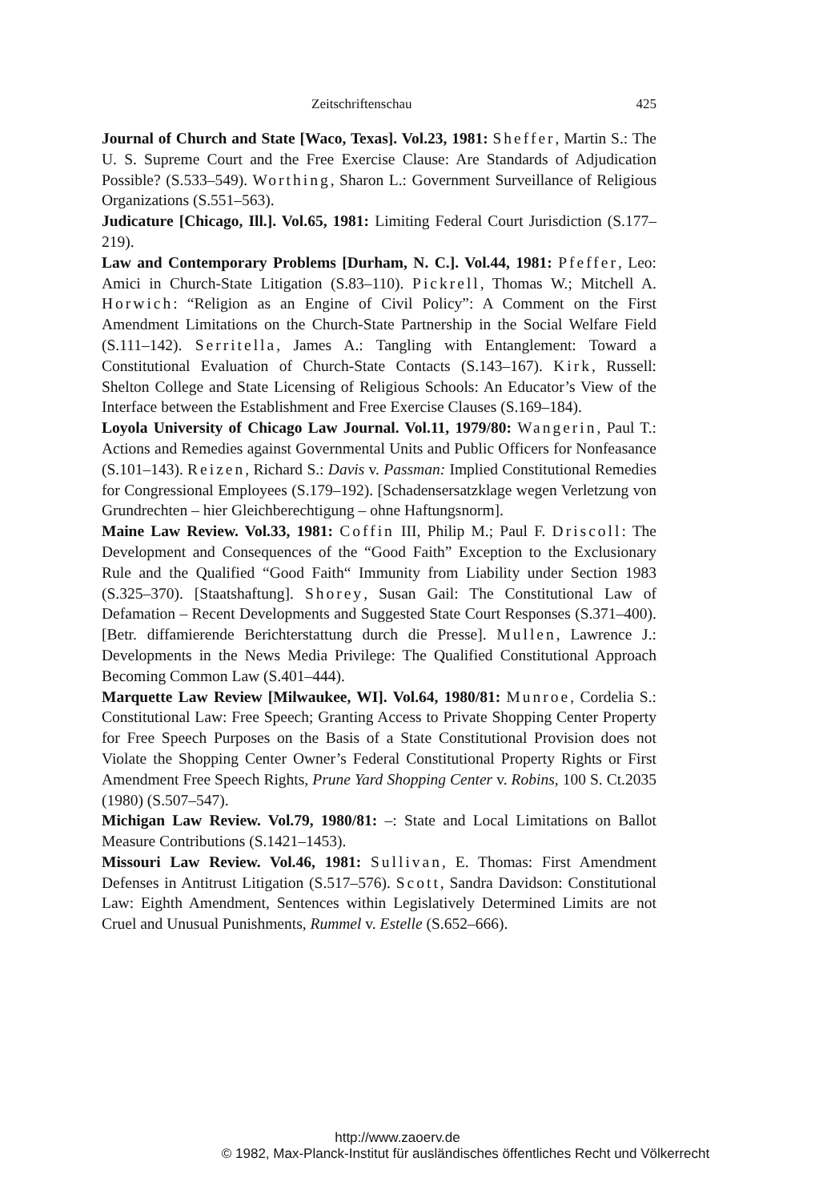Zeitschriftenschau 425
Journal of Church and State [Waco, Texas]. Vol.23, 1981: Sheffer, Martin S.: The U. S. Supreme Court and the Free Exercise Clause: Are Standards of Adjudication Possible? (S.533–549). Worthing, Sharon L.: Government Surveillance of Religious Organizations (S.551–563).
Judicature [Chicago, Ill.]. Vol.65, 1981: Limiting Federal Court Jurisdiction (S.177–219).
Law and Contemporary Problems [Durham, N. C.]. Vol.44, 1981: Pfeffer, Leo: Amici in Church-State Litigation (S.83–110). Pickrell, Thomas W.; Mitchell A. Horwich: “Religion as an Engine of Civil Policy”: A Comment on the First Amendment Limitations on the Church-State Partnership in the Social Welfare Field (S.111–142). Serritella, James A.: Tangling with Entanglement: Toward a Constitutional Evaluation of Church-State Contacts (S.143–167). Kirk, Russell: Shelton College and State Licensing of Religious Schools: An Educator’s View of the Interface between the Establishment and Free Exercise Clauses (S.169–184).
Loyola University of Chicago Law Journal. Vol.11, 1979/80: Wangerin, Paul T.: Actions and Remedies against Governmental Units and Public Officers for Nonfeasance (S.101–143). Reizen, Richard S.: Davis v. Passman: Implied Constitutional Remedies for Congressional Employees (S.179–192). [Schadensersatzklage wegen Verletzung von Grundrechten – hier Gleichberechtigung – ohne Haftungsnorm].
Maine Law Review. Vol.33, 1981: Coffin III, Philip M.; Paul F. Driscoll: The Development and Consequences of the “Good Faith” Exception to the Exclusionary Rule and the Qualified “Good Faith“ Immunity from Liability under Section 1983 (S.325–370). [Staatshaftung]. Shorey, Susan Gail: The Constitutional Law of Defamation – Recent Developments and Suggested State Court Responses (S.371–400). [Betr. diffamierende Berichterstattung durch die Presse]. Mullen, Lawrence J.: Developments in the News Media Privilege: The Qualified Constitutional Approach Becoming Common Law (S.401–444).
Marquette Law Review [Milwaukee, WI]. Vol.64, 1980/81: Munroe, Cordelia S.: Constitutional Law: Free Speech; Granting Access to Private Shopping Center Property for Free Speech Purposes on the Basis of a State Constitutional Provision does not Violate the Shopping Center Owner’s Federal Constitutional Property Rights or First Amendment Free Speech Rights, Prune Yard Shopping Center v. Robins, 100 S. Ct.2035 (1980) (S.507–547).
Michigan Law Review. Vol.79, 1980/81: –: State and Local Limitations on Ballot Measure Contributions (S.1421–1453).
Missouri Law Review. Vol.46, 1981: Sullivan, E. Thomas: First Amendment Defenses in Antitrust Litigation (S.517–576). Scott, Sandra Davidson: Constitutional Law: Eighth Amendment, Sentences within Legislatively Determined Limits are not Cruel and Unusual Punishments, Rummel v. Estelle (S.652–666).
http://www.zaoerv.de
© 1982, Max-Planck-Institut für ausländisches öffentliches Recht und Völkerrecht